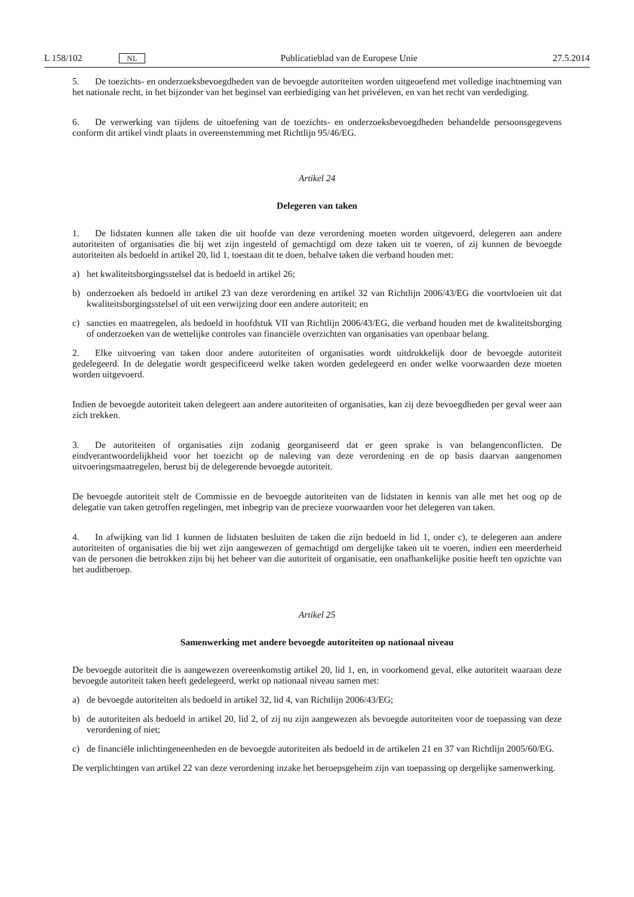L 158/102 NL Publicatieblad van de Europese Unie 27.5.2014
5. De toezichts- en onderzoeksbevoegdheden van de bevoegde autoriteiten worden uitgeoefend met volledige inachtneming van het nationale recht, in het bijzonder van het beginsel van eerbiediging van het privéleven, en van het recht van verdediging.
6. De verwerking van tijdens de uitoefening van de toezichts- en onderzoeksbevoegdheden behandelde persoonsgegevens conform dit artikel vindt plaats in overeenstemming met Richtlijn 95/46/EG.
Artikel 24
Delegeren van taken
1. De lidstaten kunnen alle taken die uit hoofde van deze verordening moeten worden uitgevoerd, delegeren aan andere autoriteiten of organisaties die bij wet zijn ingesteld of gemachtigd om deze taken uit te voeren, of zij kunnen de bevoegde autoriteiten als bedoeld in artikel 20, lid 1, toestaan dit te doen, behalve taken die verband houden met:
a) het kwaliteitsborgingsstelsel dat is bedoeld in artikel 26;
b) onderzoeken als bedoeld in artikel 23 van deze verordening en artikel 32 van Richtlijn 2006/43/EG die voortvloeien uit dat kwaliteitsborgingsstelsel of uit een verwijzing door een andere autoriteit; en
c) sancties en maatregelen, als bedoeld in hoofdstuk VII van Richtlijn 2006/43/EG, die verband houden met de kwaliteitsborging of onderzoeken van de wettelijke controles van financiële overzichten van organisaties van openbaar belang.
2. Elke uitvoering van taken door andere autoriteiten of organisaties wordt uitdrukkelijk door de bevoegde autoriteit gedelegeerd. In de delegatie wordt gespecificeerd welke taken worden gedelegeerd en onder welke voorwaarden deze moeten worden uitgevoerd.
Indien de bevoegde autoriteit taken delegeert aan andere autoriteiten of organisaties, kan zij deze bevoegdheden per geval weer aan zich trekken.
3. De autoriteiten of organisaties zijn zodanig georganiseerd dat er geen sprake is van belangenconflicten. De eindverantwoordelijkheid voor het toezicht op de naleving van deze verordening en de op basis daarvan aangenomen uitvoeringsmaatregelen, berust bij de delegerende bevoegde autoriteit.
De bevoegde autoriteit stelt de Commissie en de bevoegde autoriteiten van de lidstaten in kennis van alle met het oog op de delegatie van taken getroffen regelingen, met inbegrip van de precieze voorwaarden voor het delegeren van taken.
4. In afwijking van lid 1 kunnen de lidstaten besluiten de taken die zijn bedoeld in lid 1, onder c), te delegeren aan andere autoriteiten of organisaties die bij wet zijn aangewezen of gemachtigd om dergelijke taken uit te voeren, indien een meerderheid van de personen die betrokken zijn bij het beheer van die autoriteit of organisatie, een onafhankelijke positie heeft ten opzichte van het auditberoep.
Artikel 25
Samenwerking met andere bevoegde autoriteiten op nationaal niveau
De bevoegde autoriteit die is aangewezen overeenkomstig artikel 20, lid 1, en, in voorkomend geval, elke autoriteit waaraan deze bevoegde autoriteit taken heeft gedelegeerd, werkt op nationaal niveau samen met:
a) de bevoegde autoriteiten als bedoeld in artikel 32, lid 4, van Richtlijn 2006/43/EG;
b) de autoriteiten als bedoeld in artikel 20, lid 2, of zij nu zijn aangewezen als bevoegde autoriteiten voor de toepassing van deze verordening of niet;
c) de financiële inlichtingeneenheden en de bevoegde autoriteiten als bedoeld in de artikelen 21 en 37 van Richtlijn 2005/60/EG.
De verplichtingen van artikel 22 van deze verordening inzake het beroepsgeheim zijn van toepassing op dergelijke samenwerking.